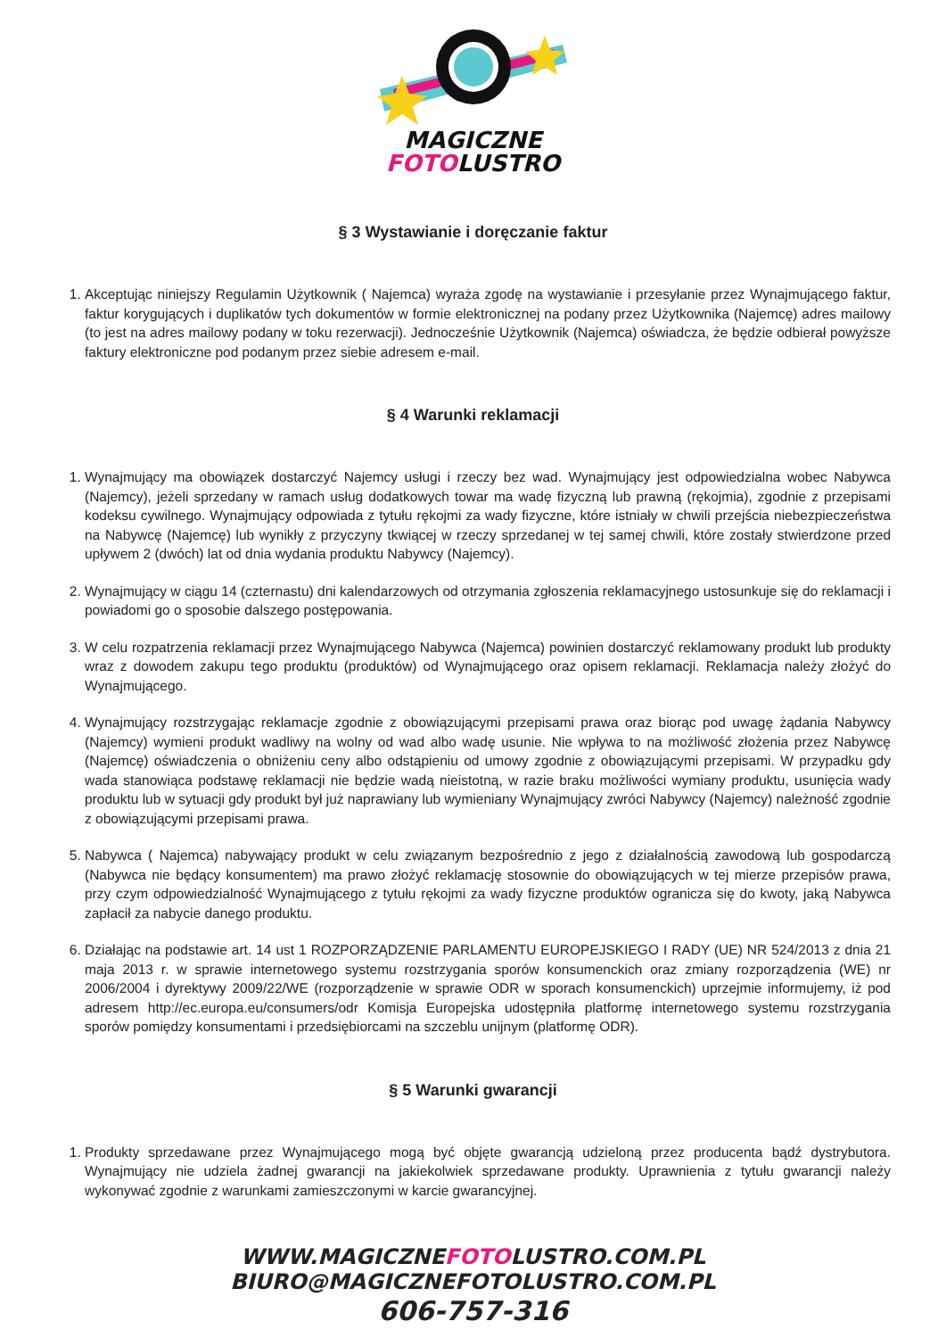MAGICZNE
FOTOLUSTRO
§ 3 Wystawianie i doręczanie faktur
1. Akceptując niniejszy Regulamin Użytkownik ( Najemca) wyraża zgodę na wystawianie i przesyłanie przez Wynajmującego faktur, faktur korygujących i duplikatów tych dokumentów w formie elektronicznej na podany przez Użytkownika (Najemcę) adres mailowy (to jest na adres mailowy podany w toku rezerwacji). Jednocześnie Użytkownik (Najemca) oświadcza, że będzie odbierał powyższe faktury elektroniczne pod podanym przez siebie adresem e-mail.
§ 4 Warunki reklamacji
1. Wynajmujący ma obowiązek dostarczyć Najemcy usługi i rzeczy bez wad. Wynajmujący jest odpowiedzialna wobec Nabywca (Najemcy), jeżeli sprzedany w ramach usług dodatkowych towar ma wadę fizyczną lub prawną (rękojmia), zgodnie z przepisami kodeksu cywilnego. Wynajmujący odpowiada z tytułu rękojmi za wady fizyczne, które istniały w chwili przejścia niebezpieczeństwa na Nabywcę (Najemcę) lub wynikły z przyczyny tkwiącej w rzeczy sprzedanej w tej samej chwili, które zostały stwierdzone przed upływem 2 (dwóch) lat od dnia wydania produktu Nabywcy (Najemcy).
2. Wynajmujący w ciągu 14 (czternastu) dni kalendarzowych od otrzymania zgłoszenia reklamacyjnego ustosunkuje się do reklamacji i powiadomi go o sposobie dalszego postępowania.
3. W celu rozpatrzenia reklamacji przez Wynajmującego Nabywca (Najemca) powinien dostarczyć reklamowany produkt lub produkty wraz z dowodem zakupu tego produktu (produktów) od Wynajmującego oraz opisem reklamacji. Reklamacja należy złożyć do Wynajmującego.
4. Wynajmujący rozstrzygając reklamacje zgodnie z obowiązującymi przepisami prawa oraz biorąc pod uwagę żądania Nabywcy (Najemcy) wymieni produkt wadliwy na wolny od wad albo wadę usunie. Nie wpływa to na możliwość złożenia przez Nabywcę (Najemcę) oświadczenia o obniżeniu ceny albo odstąpieniu od umowy zgodnie z obowiązującymi przepisami. W przypadku gdy wada stanowiąca podstawę reklamacji nie będzie wadą nieistotną, w razie braku możliwości wymiany produktu, usunięcia wady produktu lub w sytuacji gdy produkt był już naprawiany lub wymieniany Wynajmujący zwróci Nabywcy (Najemcy) należność zgodnie z obowiązującymi przepisami prawa.
5. Nabywca ( Najemca) nabywający produkt w celu związanym bezpośrednio z jego z działalnością zawodową lub gospodarczą (Nabywca nie będący konsumentem) ma prawo złożyć reklamację stosownie do obowiązujących w tej mierze przepisów prawa, przy czym odpowiedzialność Wynajmującego z tytułu rękojmi za wady fizyczne produktów ogranicza się do kwoty, jaką Nabywca zapłacił za nabycie danego produktu.
6. Działając na podstawie art. 14 ust 1 ROZPORZĄDZENIE PARLAMENTU EUROPEJSKIEGO I RADY (UE) NR 524/2013 z dnia 21 maja 2013 r. w sprawie internetowego systemu rozstrzygania sporów konsumenckich oraz zmiany rozporządzenia (WE) nr 2006/2004 i dyrektywy 2009/22/WE (rozporządzenie w sprawie ODR w sporach konsumenckich) uprzejmie informujemy, iż pod adresem http://ec.europa.eu/consumers/odr Komisja Europejska udostępniła platformę internetowego systemu rozstrzygania sporów pomiędzy konsumentami i przedsiębiorcami na szczeblu unijnym (platformę ODR).
§ 5 Warunki gwarancji
1. Produkty sprzedawane przez Wynajmującego mogą być objęte gwarancją udzieloną przez producenta bądź dystrybutora. Wynajmujący nie udziela żadnej gwarancji na jakiekolwiek sprzedawane produkty. Uprawnienia z tytułu gwarancji należy wykonywać zgodnie z warunkami zamieszczonymi w karcie gwarancyjnej.
WWW.MAGICZNEFOTOLUSTRO.COM.PL
BIURO@MAGICZNEFOTOLUSTRO.COM.PL
606-757-316